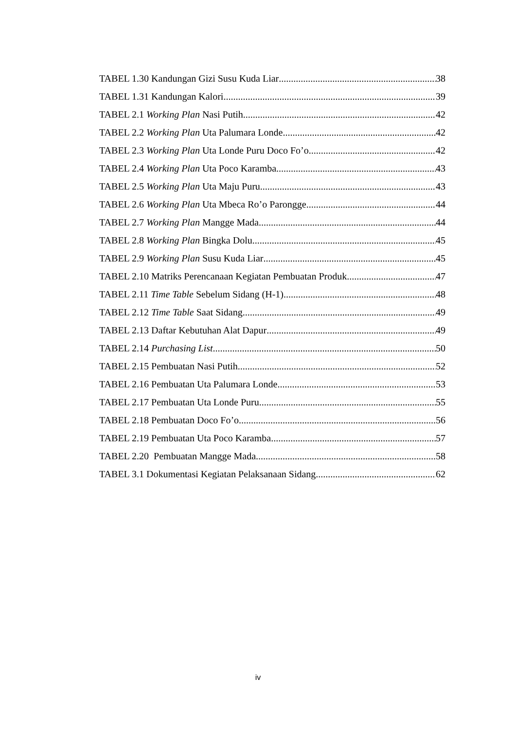TABEL 1.30 Kandungan Gizi Susu Kuda Liar 38
TABEL 1.31 Kandungan Kalori 39
TABEL 2.1 Working Plan Nasi Putih 42
TABEL 2.2 Working Plan Uta Palumara Londe 42
TABEL 2.3 Working Plan Uta Londe Puru Doco Fo’o 42
TABEL 2.4 Working Plan Uta Poco Karamba 43
TABEL 2.5 Working Plan Uta Maju Puru 43
TABEL 2.6 Working Plan Uta Mbeca Ro’o Parongge 44
TABEL 2.7 Working Plan Mangge Mada 44
TABEL 2.8 Working Plan Bingka Dolu 45
TABEL 2.9 Working Plan Susu Kuda Liar 45
TABEL 2.10 Matriks Perencanaan Kegiatan Pembuatan Produk 47
TABEL 2.11 Time Table Sebelum Sidang (H-1) 48
TABEL 2.12 Time Table Saat Sidang 49
TABEL 2.13 Daftar Kebutuhan Alat Dapur 49
TABEL 2.14 Purchasing List 50
TABEL 2.15 Pembuatan Nasi Putih 52
TABEL 2.16 Pembuatan Uta Palumara Londe 53
TABEL 2.17 Pembuatan Uta Londe Puru 55
TABEL 2.18 Pembuatan Doco Fo’o 56
TABEL 2.19 Pembuatan Uta Poco Karamba 57
TABEL 2.20 Pembuatan Mangge Mada 58
TABEL 3.1 Dokumentasi Kegiatan Pelaksanaan Sidang 62
iv